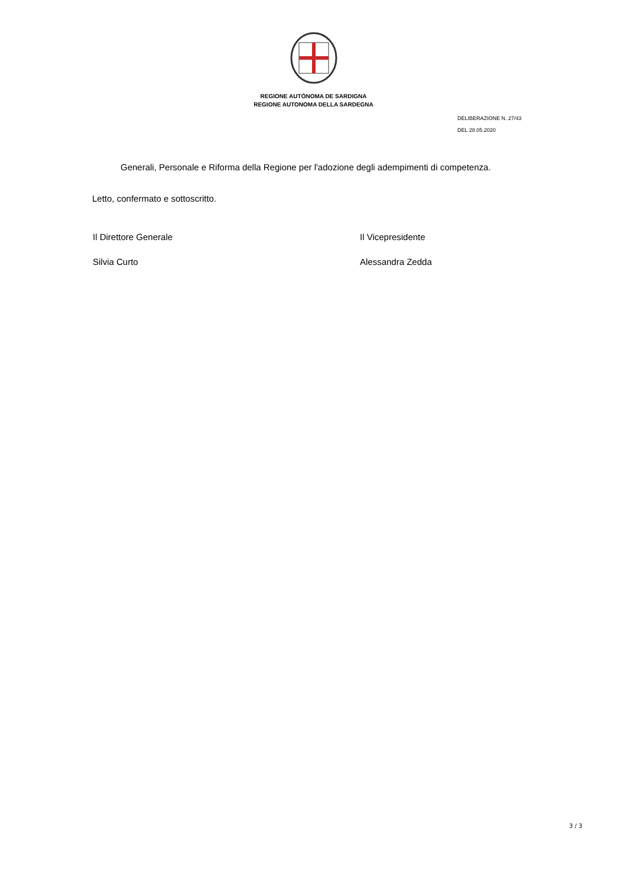REGIONE AUTÒNOMA DE SARDIGNA
REGIONE AUTONOMA DELLA SARDEGNA
DELIBERAZIONE N. 27/43
DEL 28.05.2020
Generali, Personale e Riforma della Regione per l'adozione degli adempimenti di competenza.
Letto, confermato e sottoscritto.
Il Direttore Generale
Silvia Curto
Il Vicepresidente
Alessandra Zedda
3 / 3